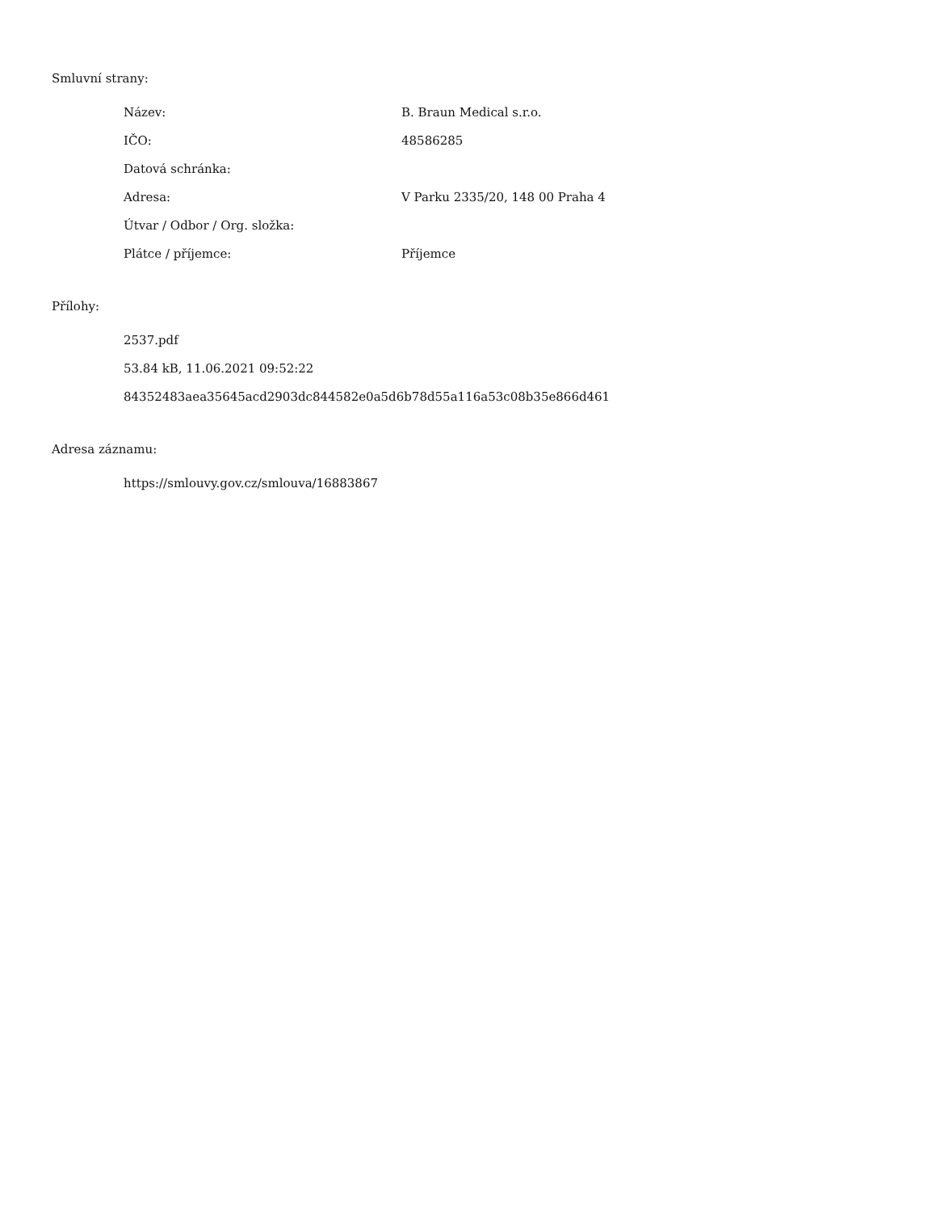Smluvní strany:
| Název: | B. Braun Medical s.r.o. |
| IČO: | 48586285 |
| Datová schránka: | |
| Adresa: | V Parku 2335/20, 148 00 Praha 4 |
| Útvar / Odbor / Org. složka: | |
| Plátce / příjemce: | Příjemce |
Přílohy:
2537.pdf
53.84 kB, 11.06.2021 09:52:22
84352483aea35645acd2903dc844582e0a5d6b78d55a116a53c08b35e866d461
Adresa záznamu:
https://smlouvy.gov.cz/smlouva/16883867